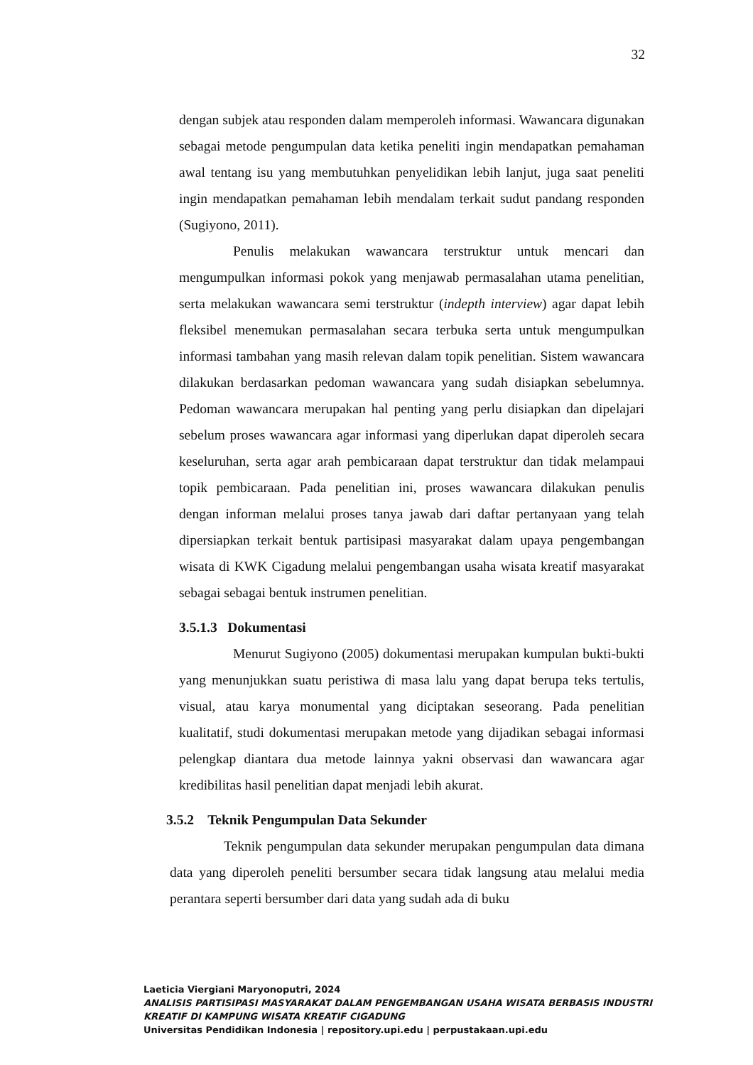32
dengan subjek atau responden dalam memperoleh informasi. Wawancara digunakan sebagai metode pengumpulan data ketika peneliti ingin mendapatkan pemahaman awal tentang isu yang membutuhkan penyelidikan lebih lanjut, juga saat peneliti ingin mendapatkan pemahaman lebih mendalam terkait sudut pandang responden (Sugiyono, 2011).
Penulis melakukan wawancara terstruktur untuk mencari dan mengumpulkan informasi pokok yang menjawab permasalahan utama penelitian, serta melakukan wawancara semi terstruktur (indepth interview) agar dapat lebih fleksibel menemukan permasalahan secara terbuka serta untuk mengumpulkan informasi tambahan yang masih relevan dalam topik penelitian. Sistem wawancara dilakukan berdasarkan pedoman wawancara yang sudah disiapkan sebelumnya. Pedoman wawancara merupakan hal penting yang perlu disiapkan dan dipelajari sebelum proses wawancara agar informasi yang diperlukan dapat diperoleh secara keseluruhan, serta agar arah pembicaraan dapat terstruktur dan tidak melampaui topik pembicaraan. Pada penelitian ini, proses wawancara dilakukan penulis dengan informan melalui proses tanya jawab dari daftar pertanyaan yang telah dipersiapkan terkait bentuk partisipasi masyarakat dalam upaya pengembangan wisata di KWK Cigadung melalui pengembangan usaha wisata kreatif masyarakat sebagai sebagai bentuk instrumen penelitian.
3.5.1.3 Dokumentasi
Menurut Sugiyono (2005) dokumentasi merupakan kumpulan bukti-bukti yang menunjukkan suatu peristiwa di masa lalu yang dapat berupa teks tertulis, visual, atau karya monumental yang diciptakan seseorang. Pada penelitian kualitatif, studi dokumentasi merupakan metode yang dijadikan sebagai informasi pelengkap diantara dua metode lainnya yakni observasi dan wawancara agar kredibilitas hasil penelitian dapat menjadi lebih akurat.
3.5.2 Teknik Pengumpulan Data Sekunder
Teknik pengumpulan data sekunder merupakan pengumpulan data dimana data yang diperoleh peneliti bersumber secara tidak langsung atau melalui media perantara seperti bersumber dari data yang sudah ada di buku
Laeticia Viergiani Maryonoputri, 2024
ANALISIS PARTISIPASI MASYARAKAT DALAM PENGEMBANGAN USAHA WISATA BERBASIS INDUSTRI
KREATIF DI KAMPUNG WISATA KREATIF CIGADUNG
Universitas Pendidikan Indonesia | repository.upi.edu | perpustakaan.upi.edu